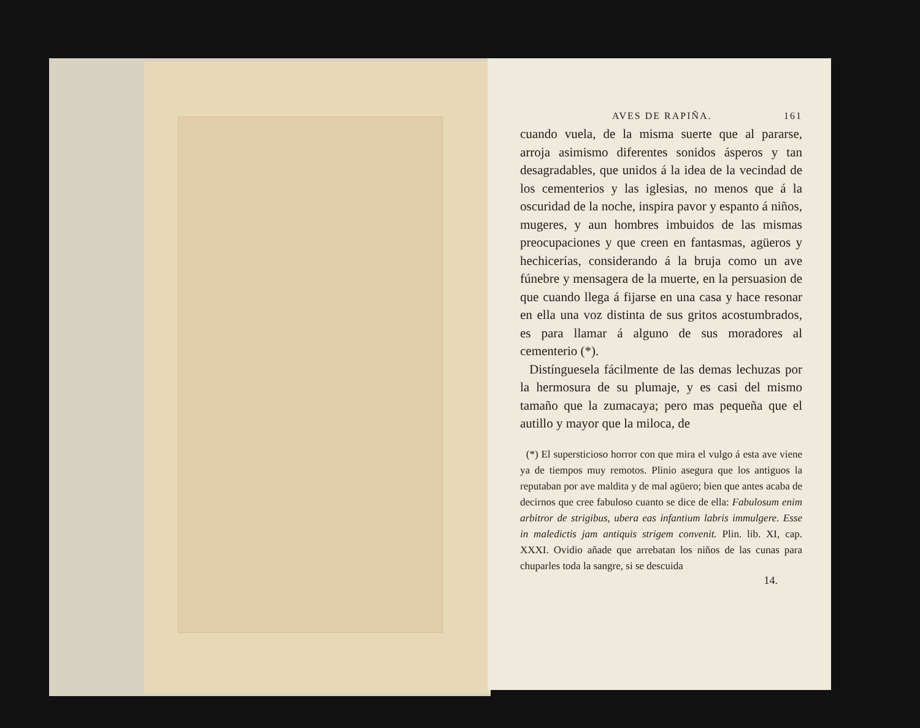AVES DE RAPIÑA. 161
cuando vuela, de la misma suerte que al pararse, arroja asimismo diferentes sonidos ásperos y tan desagradables, que unidos á la idea de la vecindad de los cementerios y las iglesias, no menos que á la oscuridad de la noche, inspira pavor y espanto á niños, mugeres, y aun hombres imbuidos de las mismas preocupaciones y que creen en fantasmas, agüeros y hechicerías, considerando á la bruja como un ave fúnebre y mensagera de la muerte, en la persuasion de que cuando llega á fijarse en una casa y hace resonar en ella una voz distinta de sus gritos acostumbrados, es para llamar á alguno de sus moradores al cementerio (*).
Distínguesela fácilmente de las demas lechuzas por la hermosura de su plumaje, y es casi del mismo tamaño que la zumacaya; pero mas pequeña que el autillo y mayor que la miloca, de
(*) El supersticioso horror con que mira el vulgo á esta ave viene ya de tiempos muy remotos. Plinio asegura que los antiguos la reputaban por ave maldita y de mal agüero; bien que antes acaba de decirnos que cree fabuloso cuanto se dice de ella: Fabulosum enim arbitror de strigibus, ubera eas infantium labris immulgere. Esse in maledictis jam antiquis strigem convenit. Plin. lib. XI, cap. XXXI. Ovidio añade que arrebatan los niños de las cunas para chuparles toda la sangre, si se descuida
14.